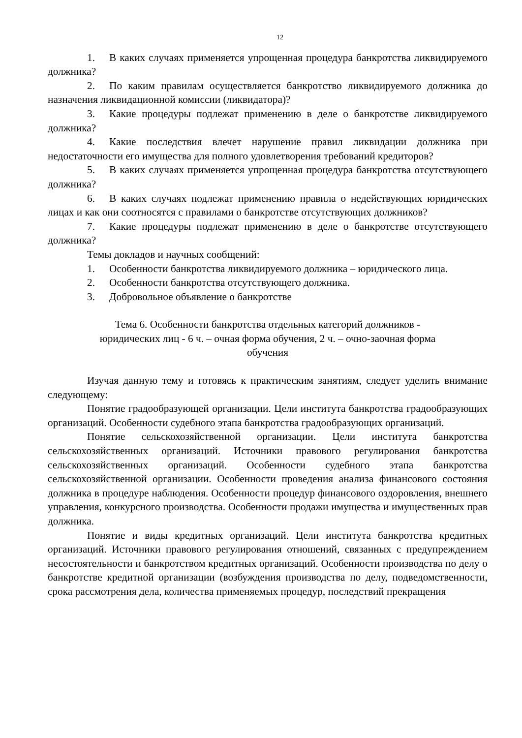12
1. В каких случаях применяется упрощенная процедура банкротства ликвидируемого должника?
2. По каким правилам осуществляется банкротство ликвидируемого должника до назначения ликвидационной комиссии (ликвидатора)?
3. Какие процедуры подлежат применению в деле о банкротстве ликвидируемого должника?
4. Какие последствия влечет нарушение правил ликвидации должника при недостаточности его имущества для полного удовлетворения требований кредиторов?
5. В каких случаях применяется упрощенная процедура банкротства отсутствующего должника?
6. В каких случаях подлежат применению правила о недействующих юридических лицах и как они соотносятся с правилами о банкротстве отсутствующих должников?
7. Какие процедуры подлежат применению в деле о банкротстве отсутствующего должника?
Темы докладов и научных сообщений:
1. Особенности банкротства ликвидируемого должника – юридического лица.
2. Особенности банкротства отсутствующего должника.
3. Добровольное объявление о банкротстве
Тема 6. Особенности банкротства отдельных категорий должников -
юридических лиц - 6 ч. – очная форма обучения, 2 ч. – очно-заочная форма
обучения
Изучая данную тему и готовясь к практическим занятиям, следует уделить внимание следующему:
Понятие градообразующей организации. Цели института банкротства градообразующих организаций. Особенности судебного этапа банкротства градообразующих организаций.
Понятие сельскохозяйственной организации. Цели института банкротства сельскохозяйственных организаций. Источники правового регулирования банкротства сельскохозяйственных организаций. Особенности судебного этапа банкротства сельскохозяйственной организации. Особенности проведения анализа финансового состояния должника в процедуре наблюдения. Особенности процедур финансового оздоровления, внешнего управления, конкурсного производства. Особенности продажи имущества и имущественных прав должника.
Понятие и виды кредитных организаций. Цели института банкротства кредитных организаций. Источники правового регулирования отношений, связанных с предупреждением несостоятельности и банкротством кредитных организаций. Особенности производства по делу о банкротстве кредитной организации (возбуждения производства по делу, подведомственности, срока рассмотрения дела, количества применяемых процедур, последствий прекращения